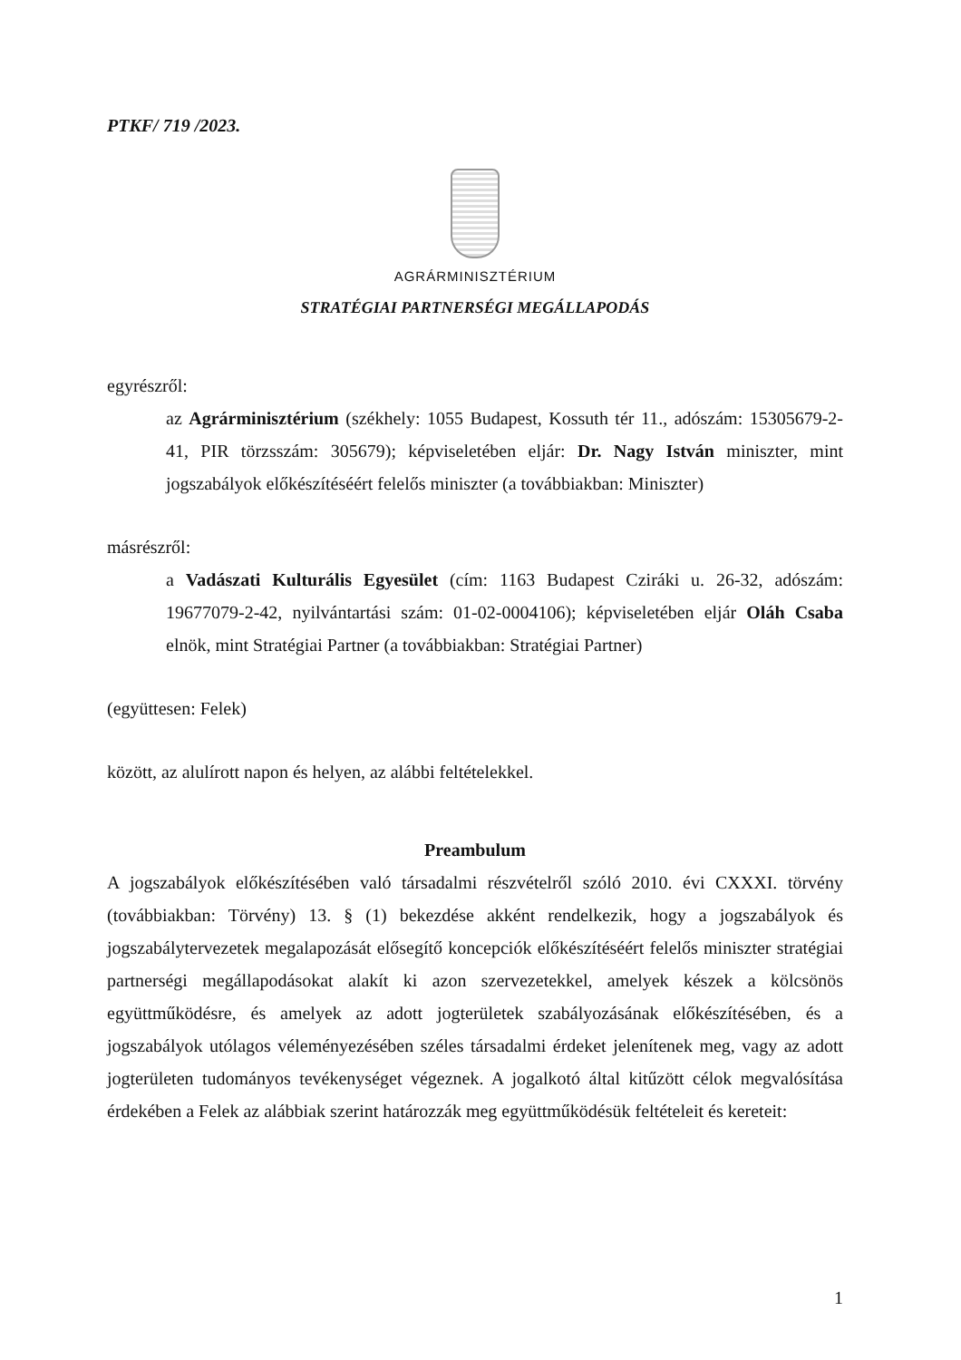PTKF/ 719 /2023.
AGRÁRMINISZTÉRIUM
STRATÉGIAI PARTNERSÉGI MEGÁLLAPODÁS
egyrészről:
az Agrárminisztérium (székhely: 1055 Budapest, Kossuth tér 11., adószám: 15305679-2-41, PIR törzsszám: 305679); képviseletében eljár: Dr. Nagy István miniszter, mint jogszabályok előkészítéséért felelős miniszter (a továbbiakban: Miniszter)
másrészről:
a Vadászati Kulturális Egyesület (cím: 1163 Budapest Cziráki u. 26-32, adószám: 19677079-2-42, nyilvántartási szám: 01-02-0004106); képviseletében eljár Oláh Csaba elnök, mint Stratégiai Partner (a továbbiakban: Stratégiai Partner)
(együttesen: Felek)
között, az alulírott napon és helyen, az alábbi feltételekkel.
Preambulum
A jogszabályok előkészítésében való társadalmi részvételről szóló 2010. évi CXXXI. törvény (továbbiakban: Törvény) 13. § (1) bekezdése akként rendelkezik, hogy a jogszabályok és jogszabálytervezetek megalapozását elősegítő koncepciók előkészítéséért felelős miniszter stratégiai partnerségi megállapodásokat alakít ki azon szervezetekkel, amelyek készek a kölcsönös együttműködésre, és amelyek az adott jogterületek szabályozásának előkészítésében, és a jogszabályok utólagos véleményezésében széles társadalmi érdeket jelenítenek meg, vagy az adott jogterületen tudományos tevékenységet végeznek. A jogalkotó által kitűzött célok megvalósítása érdekében a Felek az alábbiak szerint határozzák meg együttműködésük feltételeit és kereteit:
1